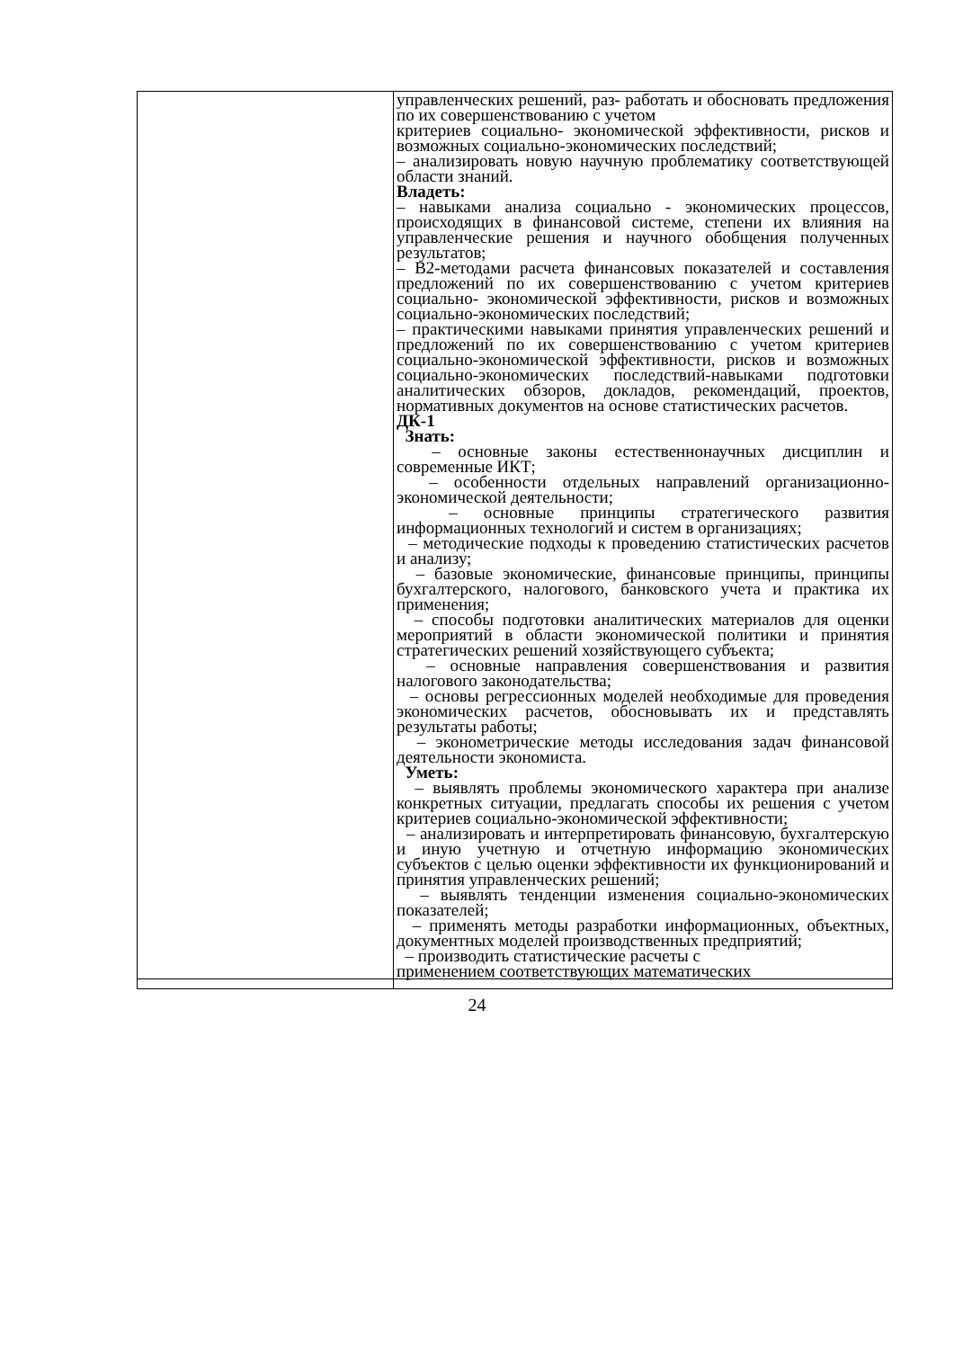| | управленческих решений, раз- работать и обосновать предложения по их совершенствованию с учетом критериев социально- экономической эффективности, рисков и возможных социально-экономических последствий; – анализировать новую научную проблематику соответствующей области знаний. Владеть: – навыками анализа социально - экономических процессов, происходящих в финансовой системе, степени их влияния на управленческие решения и научного обобщения полученных результатов; – В2-методами расчета финансовых показателей и составления предложений по их совершенствованию с учетом критериев социально- экономической эффективности, рисков и возможных социально-экономических последствий; – практическими навыками принятия управленческих решений и предложений по их совершенствованию с учетом критериев социально-экономической эффективности, рисков и возможных социально-экономических последствий-навыками подготовки аналитических обзоров, докладов, рекомендаций, проектов, нормативных документов на основе статистических расчетов. ДК-1 Знать: – основные законы естественнонаучных дисциплин и современные ИКТ; – особенности отдельных направлений организационно-экономической деятельности; – основные принципы стратегического развития информационных технологий и систем в организациях; – методические подходы к проведению статистических расчетов и анализу; – базовые экономические, финансовые принципы, принципы бухгалтерского, налогового, банковского учета и практика их применения; – способы подготовки аналитических материалов для оценки мероприятий в области экономической политики и принятия стратегических решений хозяйствующего субъекта; – основные направления совершенствования и развития налогового законодательства; – основы регрессионных моделей необходимые для проведения экономических расчетов, обосновывать их и представлять результаты работы; – эконометрические методы исследования задач финансовой деятельности экономиста. Уметь: – выявлять проблемы экономического характера при анализе конкретных ситуации, предлагать способы их решения с учетом критериев социально-экономической эффективности; – анализировать и интерпретировать финансовую, бухгалтерскую и иную учетную и отчетную информацию экономических субъектов с целью оценки эффективности их функционирований и принятия управленческих решений; – выявлять тенденции изменения социально-экономических показателей; – применять методы разработки информационных, объектных, документных моделей производственных предприятий; – производить статистические расчеты с применением соответствующих математических |
24